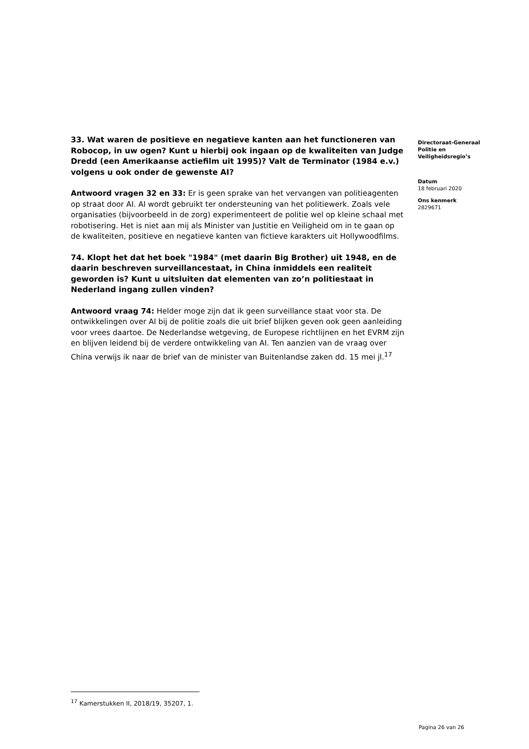33. Wat waren de positieve en negatieve kanten aan het functioneren van Robocop, in uw ogen? Kunt u hierbij ook ingaan op de kwaliteiten van Judge Dredd (een Amerikaanse actiefilm uit 1995)? Valt de Terminator (1984 e.v.) volgens u ook onder de gewenste AI?
Antwoord vragen 32 en 33: Er is geen sprake van het vervangen van politieagenten op straat door AI. AI wordt gebruikt ter ondersteuning van het politiewerk. Zoals vele organisaties (bijvoorbeeld in de zorg) experimenteert de politie wel op kleine schaal met robotisering. Het is niet aan mij als Minister van Justitie en Veiligheid om in te gaan op de kwaliteiten, positieve en negatieve kanten van fictieve karakters uit Hollywoodfilms.
74. Klopt het dat het boek "1984" (met daarin Big Brother) uit 1948, en de daarin beschreven surveillancestaat, in China inmiddels een realiteit geworden is? Kunt u uitsluiten dat elementen van zo’n politiestaat in Nederland ingang zullen vinden?
Antwoord vraag 74: Helder moge zijn dat ik geen surveillance staat voor sta. De ontwikkelingen over AI bij de politie zoals die uit brief blijken geven ook geen aanleiding voor vrees daartoe. De Nederlandse wetgeving, de Europese richtlijnen en het EVRM zijn en blijven leidend bij de verdere ontwikkeling van AI. Ten aanzien van de vraag over China verwijs ik naar de brief van de minister van Buitenlandse zaken dd. 15 mei jl.<sup>17</sup>
Directoraat-Generaal Politie en Veiligheidsregio’s
Datum
18 februari 2020
Ons kenmerk
2829671
<sup>17</sup> Kamerstukken II, 2018/19, 35207, 1.
Pagina 26 van 26